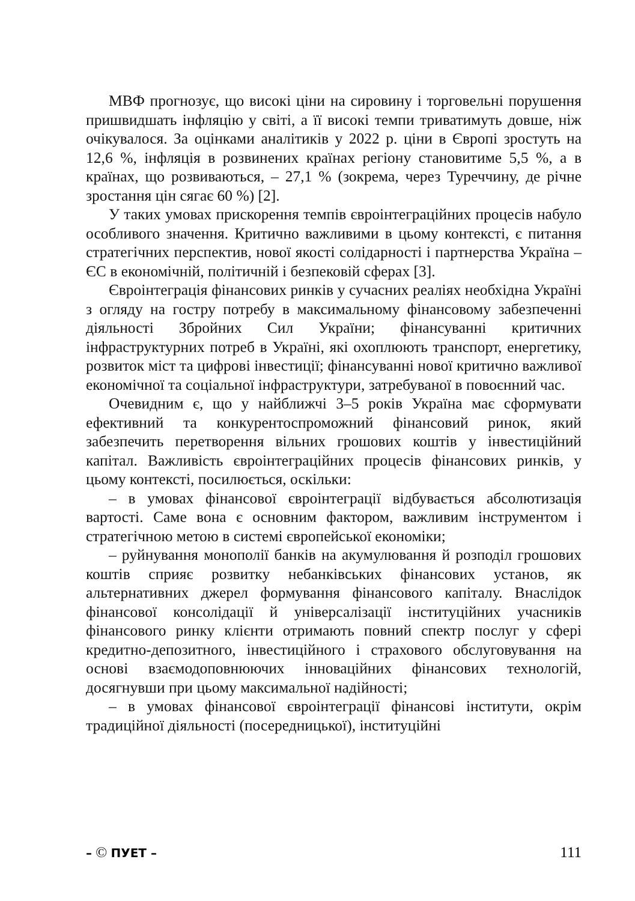МВФ прогнозує, що високі ціни на сировину і торговельні порушення пришвидшать інфляцію у світі, а її високі темпи триватимуть довше, ніж очікувалося. За оцінками аналітиків у 2022 р. ціни в Європі зростуть на 12,6 %, інфляція в розвинених країнах регіону становитиме 5,5 %, а в країнах, що розвиваються, – 27,1 % (зокрема, через Туреччину, де річне зростання цін сягає 60 %) [2].
У таких умовах прискорення темпів євроінтеграційних процесів набуло особливого значення. Критично важливими в цьому контексті, є питання стратегічних перспектив, нової якості солідарності і партнерства Україна – ЄС в економічній, політичній і безпековій сферах [3].
Євроінтеграція фінансових ринків у сучасних реаліях необхідна Україні з огляду на гостру потребу в максимальному фінансовому забезпеченні діяльності Збройних Сил України; фінансуванні критичних інфраструктурних потреб в Україні, які охоплюють транспорт, енергетику, розвиток міст та цифрові інвестиції; фінансуванні нової критично важливої економічної та соціальної інфраструктури, затребуваної в повоєнний час.
Очевидним є, що у найближчі 3–5 років Україна має сформувати ефективний та конкурентоспроможний фінансовий ринок, який забезпечить перетворення вільних грошових коштів у інвестиційний капітал. Важливість євроінтеграційних процесів фінансових ринків, у цьому контексті, посилюється, оскільки:
– в умовах фінансової євроінтеграції відбувається абсолютизація вартості. Саме вона є основним фактором, важливим інструментом і стратегічною метою в системі європейської економіки;
– руйнування монополії банків на акумулювання й розподіл грошових коштів сприяє розвитку небанківських фінансових установ, як альтернативних джерел формування фінансового капіталу. Внаслідок фінансової консолідації й універсалізації інституційних учасників фінансового ринку клієнти отримають повний спектр послуг у сфері кредитно-депозитного, інвестиційного і страхового обслуговування на основі взаємодоповнюючих інноваційних фінансових технологій, досягнувши при цьому максимальної надійності;
– в умовах фінансової євроінтеграції фінансові інститути, окрім традиційної діяльності (посередницької), інституційні
– © ПУЕТ – 111